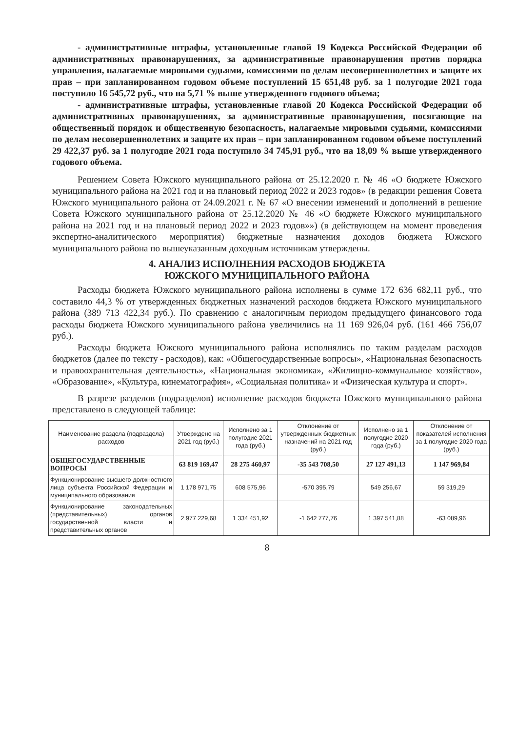- административные штрафы, установленные главой 19 Кодекса Российской Федерации об административных правонарушениях, за административные правонарушения против порядка управления, налагаемые мировыми судьями, комиссиями по делам несовершеннолетних и защите их прав – при запланированном годовом объеме поступлений 15 651,48 руб. за 1 полугодие 2021 года поступило 16 545,72 руб., что на 5,71 % выше утвержденного годового объема;
- административные штрафы, установленные главой 20 Кодекса Российской Федерации об административных правонарушениях, за административные правонарушения, посягающие на общественный порядок и общественную безопасность, налагаемые мировыми судьями, комиссиями по делам несовершеннолетних и защите их прав – при запланированном годовом объеме поступлений 29 422,37 руб. за 1 полугодие 2021 года поступило 34 745,91 руб., что на 18,09 % выше утвержденного годового объема.
Решением Совета Южского муниципального района от 25.12.2020 г. № 46 «О бюджете Южского муниципального района на 2021 год и на плановый период 2022 и 2023 годов» (в редакции решения Совета Южского муниципального района от 24.09.2021 г. № 67 «О внесении изменений и дополнений в решение Совета Южского муниципального района от 25.12.2020 № 46 «О бюджете Южского муниципального района на 2021 год и на плановый период 2022 и 2023 годов»») (в действующем на момент проведения экспертно-аналитического мероприятия) бюджетные назначения доходов бюджета Южского муниципального района по вышеуказанным доходным источникам утверждены.
4. АНАЛИЗ ИСПОЛНЕНИЯ РАСХОДОВ БЮДЖЕТА
ЮЖСКОГО МУНИЦИПАЛЬНОГО РАЙОНА
Расходы бюджета Южского муниципального района исполнены в сумме 172 636 682,11 руб., что составило 44,3 % от утвержденных бюджетных назначений расходов бюджета Южского муниципального района (389 713 422,34 руб.). По сравнению с аналогичным периодом предыдущего финансового года расходы бюджета Южского муниципального района увеличились на 11 169 926,04 руб. (161 466 756,07 руб.).
Расходы бюджета Южского муниципального района исполнялись по таким разделам расходов бюджетов (далее по тексту - расходов), как: «Общегосударственные вопросы», «Национальная безопасность и правоохранительная деятельность», «Национальная экономика», «Жилищно-коммунальное хозяйство», «Образование», «Культура, кинематография», «Социальная политика» и «Физическая культура и спорт».
В разрезе разделов (подразделов) исполнение расходов бюджета Южского муниципального района представлено в следующей таблице:
| Наименование раздела (подраздела) расходов | Утверждено на 2021 год (руб.) | Исполнено за 1 полугодие 2021 года (руб.) | Отклонение от утвержденных бюджетных назначений на 2021 год (руб.) | Исполнено за 1 полугодие 2020 года (руб.) | Отклонение от показателей исполнения за 1 полугодие 2020 года (руб.) |
| --- | --- | --- | --- | --- | --- |
| ОБЩЕГОСУДАРСТВЕННЫЕ ВОПРОСЫ | 63 819 169,47 | 28 275 460,97 | -35 543 708,50 | 27 127 491,13 | 1 147 969,84 |
| Функционирование высшего должностного лица субъекта Российской Федерации и муниципального образования | 1 178 971,75 | 608 575,96 | -570 395,79 | 549 256,67 | 59 319,29 |
| Функционирование законодательных (представительных) органов государственной власти и представительных органов | 2 977 229,68 | 1 334 451,92 | -1 642 777,76 | 1 397 541,88 | -63 089,96 |
8